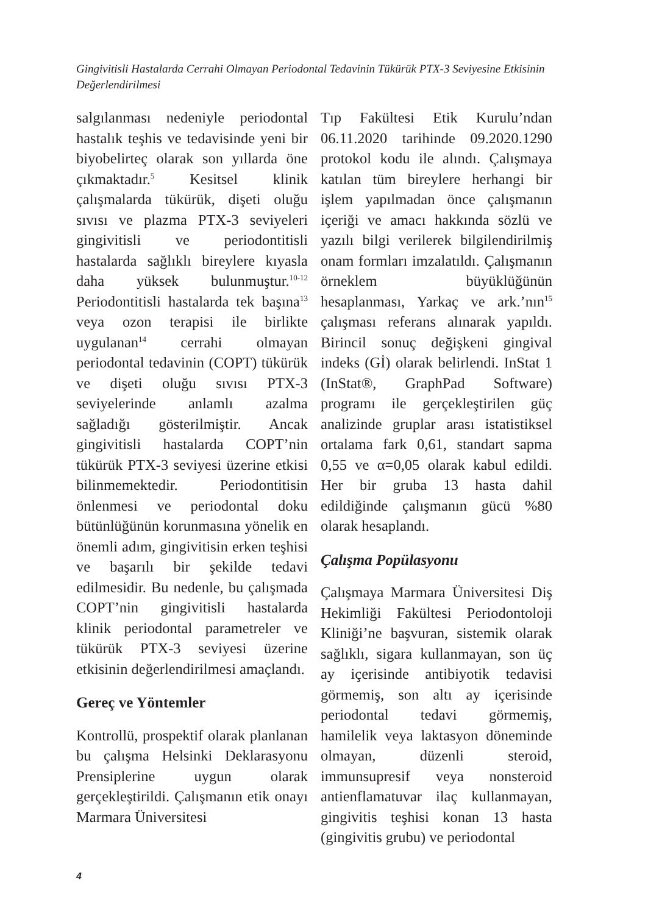Gingivitisli Hastalarda Cerrahi Olmayan Periodontal Tedavinin Tükürük PTX-3 Seviyesine Etkisinin Değerlendirilmesi
salgılanması nedeniyle periodontal hastalık teşhis ve tedavisinde yeni bir biyobelirteç olarak son yıllarda öne çıkmaktadır.<sup>5</sup> Kesitsel klinik çalışmalarda tükürük, dişeti oluğu sıvısı ve plazma PTX-3 seviyeleri gingivitisli ve periodontitisli hastalarda sağlıklı bireylere kıyasla daha yüksek bulunmuştur.<sup>10-12</sup> Periodontitisli hastalarda tek başına<sup>13</sup> veya ozon terapisi ile birlikte uygulanan<sup>14</sup> cerrahi olmayan periodontal tedavinin (COPT) tükürük ve dişeti oluğu sıvısı PTX-3 seviyelerinde anlamlı azalma sağladığı gösterilmiştir. Ancak gingivitisli hastalarda COPT’nin tükürük PTX-3 seviyesi üzerine etkisi bilinmemektedir. Periodontitisin önlenmesi ve periodontal doku bütünlüğünün korunmasına yönelik en önemli adım, gingivitisin erken teşhisi ve başarılı bir şekilde tedavi edilmesidir. Bu nedenle, bu çalışmada COPT’nin gingivitisli hastalarda klinik periodontal parametreler ve tükürük PTX-3 seviyesi üzerine etkisinin değerlendirilmesi amaçlandı.
Gereç ve Yöntemler
Kontrollü, prospektif olarak planlanan bu çalışma Helsinki Deklarasyonu Prensiplerine uygun olarak gerçekleştirildi. Çalışmanın etik onayı Marmara Üniversitesi
Tıp Fakültesi Etik Kurulu’ndan 06.11.2020 tarihinde 09.2020.1290 protokol kodu ile alındı. Çalışmaya katılan tüm bireylere herhangi bir işlem yapılmadan önce çalışmanın içeriği ve amacı hakkında sözlü ve yazılı bilgi verilerek bilgilendirilmiş onam formları imzalatıldı. Çalışmanın örneklem büyüklüğünün hesaplanması, Yarkaç ve ark.’nın<sup>15</sup> çalışması referans alınarak yapıldı. Birincil sonuç değişkeni gingival indeks (Gİ) olarak belirlendi. InStat 1 (InStat®, GraphPad Software) programı ile gerçekleştirilen güç analizinde gruplar arası istatistiksel ortalama fark 0,61, standart sapma 0,55 ve α=0,05 olarak kabul edildi. Her bir gruba 13 hasta dahil edildiğinde çalışmanın gücü %80 olarak hesaplandı.
Çalışma Popülasyonu
Çalışmaya Marmara Üniversitesi Diş Hekimliği Fakültesi Periodontoloji Kliniği’ne başvuran, sistemik olarak sağlıklı, sigara kullanmayan, son üç ay içerisinde antibiyotik tedavisi görmemiş, son altı ay içerisinde periodontal tedavi görmemiş, hamilelik veya laktasyon döneminde olmayan, düzenli steroid, immunsupresif veya nonsteroid antienflamatuvar ilaç kullanmayan, gingivitis teşhisi konan 13 hasta (gingivitis grubu) ve periodontal
4